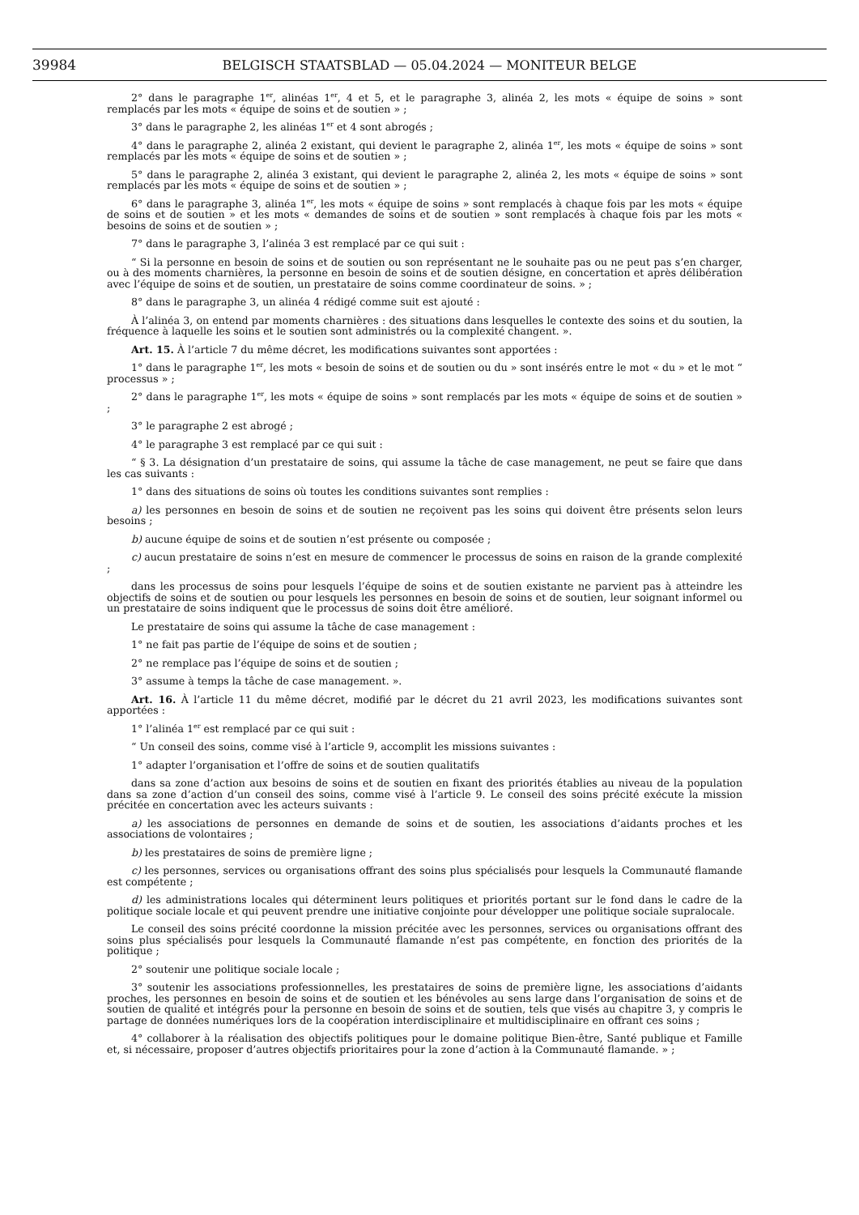39984 BELGISCH STAATSBLAD — 05.04.2024 — MONITEUR BELGE
2° dans le paragraphe 1<sup>er</sup>, alinéas 1<sup>er</sup>, 4 et 5, et le paragraphe 3, alinéa 2, les mots « équipe de soins » sont remplacés par les mots « équipe de soins et de soutien » ;
3° dans le paragraphe 2, les alinéas 1<sup>er</sup> et 4 sont abrogés ;
4° dans le paragraphe 2, alinéa 2 existant, qui devient le paragraphe 2, alinéa 1<sup>er</sup>, les mots « équipe de soins » sont remplacés par les mots « équipe de soins et de soutien » ;
5° dans le paragraphe 2, alinéa 3 existant, qui devient le paragraphe 2, alinéa 2, les mots « équipe de soins » sont remplacés par les mots « équipe de soins et de soutien » ;
6° dans le paragraphe 3, alinéa 1<sup>er</sup>, les mots « équipe de soins » sont remplacés à chaque fois par les mots « équipe de soins et de soutien » et les mots « demandes de soins et de soutien » sont remplacés à chaque fois par les mots « besoins de soins et de soutien » ;
7° dans le paragraphe 3, l’alinéa 3 est remplacé par ce qui suit :
“ Si la personne en besoin de soins et de soutien ou son représentant ne le souhaite pas ou ne peut pas s’en charger, ou à des moments charnières, la personne en besoin de soins et de soutien désigne, en concertation et après délibération avec l’équipe de soins et de soutien, un prestataire de soins comme coordinateur de soins. » ;
8° dans le paragraphe 3, un alinéa 4 rédigé comme suit est ajouté :
À l’alinéa 3, on entend par moments charnières : des situations dans lesquelles le contexte des soins et du soutien, la fréquence à laquelle les soins et le soutien sont administrés ou la complexité changent. ».
Art. 15. À l’article 7 du même décret, les modifications suivantes sont apportées :
1° dans le paragraphe 1<sup>er</sup>, les mots « besoin de soins et de soutien ou du » sont insérés entre le mot « du » et le mot “ processus » ;
2° dans le paragraphe 1<sup>er</sup>, les mots « équipe de soins » sont remplacés par les mots « équipe de soins et de soutien » ;
3° le paragraphe 2 est abrogé ;
4° le paragraphe 3 est remplacé par ce qui suit :
“ § 3. La désignation d’un prestataire de soins, qui assume la tâche de case management, ne peut se faire que dans les cas suivants :
1° dans des situations de soins où toutes les conditions suivantes sont remplies :
a) les personnes en besoin de soins et de soutien ne reçoivent pas les soins qui doivent être présents selon leurs besoins ;
b) aucune équipe de soins et de soutien n’est présente ou composée ;
c) aucun prestataire de soins n’est en mesure de commencer le processus de soins en raison de la grande complexité ;
dans les processus de soins pour lesquels l’équipe de soins et de soutien existante ne parvient pas à atteindre les objectifs de soins et de soutien ou pour lesquels les personnes en besoin de soins et de soutien, leur soignant informel ou un prestataire de soins indiquent que le processus de soins doit être amélioré.
Le prestataire de soins qui assume la tâche de case management :
1° ne fait pas partie de l’équipe de soins et de soutien ;
2° ne remplace pas l’équipe de soins et de soutien ;
3° assume à temps la tâche de case management. ».
Art. 16. À l’article 11 du même décret, modifié par le décret du 21 avril 2023, les modifications suivantes sont apportées :
1° l’alinéa 1<sup>er</sup> est remplacé par ce qui suit :
“ Un conseil des soins, comme visé à l’article 9, accomplit les missions suivantes :
1° adapter l’organisation et l’offre de soins et de soutien qualitatifs
dans sa zone d’action aux besoins de soins et de soutien en fixant des priorités établies au niveau de la population dans sa zone d’action d’un conseil des soins, comme visé à l’article 9. Le conseil des soins précité exécute la mission précitée en concertation avec les acteurs suivants :
a) les associations de personnes en demande de soins et de soutien, les associations d’aidants proches et les associations de volontaires ;
b) les prestataires de soins de première ligne ;
c) les personnes, services ou organisations offrant des soins plus spécialisés pour lesquels la Communauté flamande est compétente ;
d) les administrations locales qui déterminent leurs politiques et priorités portant sur le fond dans le cadre de la politique sociale locale et qui peuvent prendre une initiative conjointe pour développer une politique sociale supralocale.
Le conseil des soins précité coordonne la mission précitée avec les personnes, services ou organisations offrant des soins plus spécialisés pour lesquels la Communauté flamande n’est pas compétente, en fonction des priorités de la politique ;
2° soutenir une politique sociale locale ;
3° soutenir les associations professionnelles, les prestataires de soins de première ligne, les associations d’aidants proches, les personnes en besoin de soins et de soutien et les bénévoles au sens large dans l’organisation de soins et de soutien de qualité et intégrés pour la personne en besoin de soins et de soutien, tels que visés au chapitre 3, y compris le partage de données numériques lors de la coopération interdisciplinaire et multidisciplinaire en offrant ces soins ;
4° collaborer à la réalisation des objectifs politiques pour le domaine politique Bien-être, Santé publique et Famille et, si nécessaire, proposer d’autres objectifs prioritaires pour la zone d’action à la Communauté flamande. » ;